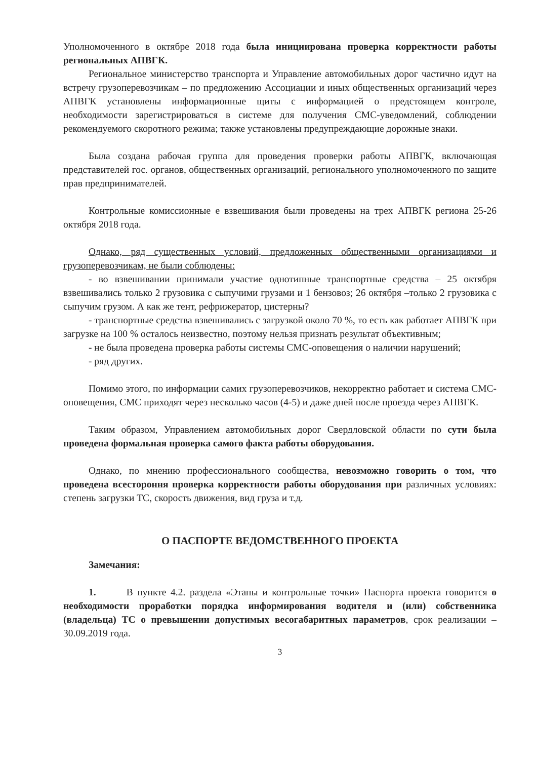Уполномоченного в октябре 2018 года была инициирована проверка корректности работы региональных АПВГК.
Региональное министерство транспорта и Управление автомобильных дорог частично идут на встречу грузоперевозчикам – по предложению Ассоциации и иных общественных организаций через АПВГК установлены информационные щиты с информацией о предстоящем контроле, необходимости зарегистрироваться в системе для получения СМС-уведомлений, соблюдении рекомендуемого скоротного режима; также установлены предупреждающие дорожные знаки.
Была создана рабочая группа для проведения проверки работы АПВГК, включающая представителей гос. органов, общественных организаций, регионального уполномоченного по защите прав предпринимателей.
Контрольные комиссионные е взвешивания были проведены на трех АПВГК региона 25-26 октября 2018 года.
Однако, ряд существенных условий, предложенных общественными организациями и грузоперевозчикам, не были соблюдены:
- во взвешивании принимали участие однотипные транспортные средства – 25 октября взвешивались только 2 грузовика с сыпучими грузами и 1 бензовоз; 26 октября –только 2 грузовика с сыпучим грузом. А как же тент, рефрижератор, цистерны?
- транспортные средства взвешивались с загрузкой около 70 %, то есть как работает АПВГК при загрузке на 100 % осталось неизвестно, поэтому нельзя признать результат объективным;
- не была проведена проверка работы системы СМС-оповещения о наличии нарушений;
- ряд других.
Помимо этого, по информации самих грузоперевозчиков, некорректно работает и система СМС-оповещения, СМС приходят через несколько часов (4-5) и даже дней после проезда через АПВГК.
Таким образом, Управлением автомобильных дорог Свердловской области по сути была проведена формальная проверка самого факта работы оборудования.
Однако, по мнению профессионального сообщества, невозможно говорить о том, что проведена всестороння проверка корректности работы оборудования при различных условиях: степень загрузки ТС, скорость движения, вид груза и т.д.
О ПАСПОРТЕ ВЕДОМСТВЕННОГО ПРОЕКТА
Замечания:
1. В пункте 4.2. раздела «Этапы и контрольные точки» Паспорта проекта говорится о необходимости проработки порядка информирования водителя и (или) собственника (владельца) ТС о превышении допустимых весогабаритных параметров, срок реализации – 30.09.2019 года.
3